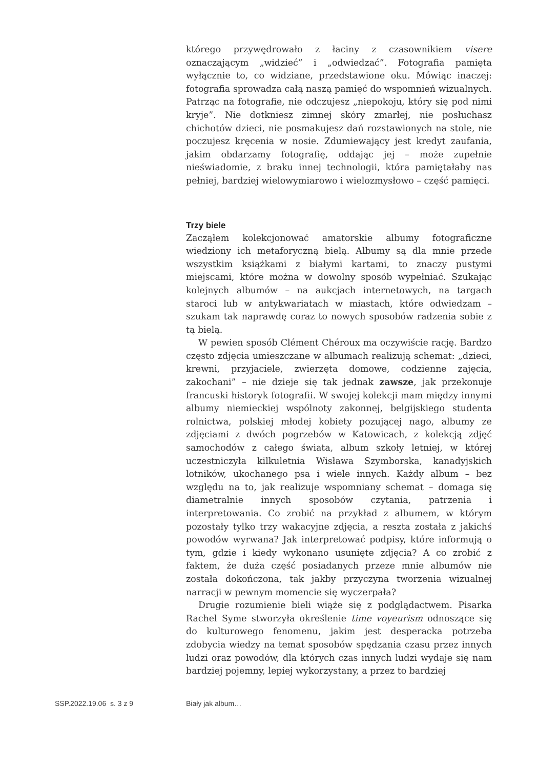którego przywędrowało z łaciny z czasownikiem visere oznaczającym „widzieć” i „odwiedzać”. Fotografia pamięta wyłącznie to, co widziane, przedstawione oku. Mówiąc inaczej: fotografia sprowadza całą naszą pamięć do wspomnień wizualnych. Patrząc na fotografie, nie odczujesz „niepokoju, który się pod nimi kryje”. Nie dotkniesz zimnej skóry zmarłej, nie posłuchasz chichotów dzieci, nie posmakujesz dań rozstawionych na stole, nie poczujesz kręcenia w nosie. Zdumiewający jest kredyt zaufania, jakim obdarzamy fotografię, oddając jej – może zupełnie nieświadomie, z braku innej technologii, która pamiętałaby nas pełniej, bardziej wielowymiarowo i wielozmysłowo – część pamięci.
Trzy biele
Zacząłem kolekcjonować amatorskie albumy fotograficzne wiedziony ich metaforyczną bielą. Albumy są dla mnie przede wszystkim książkami z białymi kartami, to znaczy pustymi miejscami, które można w dowolny sposób wypełniać. Szukając kolejnych albumów – na aukcjach internetowych, na targach staroci lub w antykwariatach w miastach, które odwiedzam – szukam tak naprawdę coraz to nowych sposobów radzenia sobie z tą bielą.
W pewien sposób Clément Chéroux ma oczywiście rację. Bardzo często zdjęcia umieszczane w albumach realizują schemat: „dzieci, krewni, przyjaciele, zwierzęta domowe, codzienne zajęcia, zakochani” – nie dzieje się tak jednak zawsze, jak przekonuje francuski historyk fotografii. W swojej kolekcji mam między innymi albumy niemieckiej wspólnoty zakonnej, belgijskiego studenta rolnictwa, polskiej młodej kobiety pozującej nago, albumy ze zdjęciami z dwóch pogrzebów w Katowicach, z kolekcją zdjęć samochodów z całego świata, album szkoły letniej, w której uczestniczyła kilkuletnia Wisława Szymborska, kanadyjskich lotników, ukochanego psa i wiele innych. Każdy album – bez względu na to, jak realizuje wspomniany schemat – domaga się diametralnie innych sposobów czytania, patrzenia i interpretowania. Co zrobić na przykład z albumem, w którym pozostały tylko trzy wakacyjne zdjęcia, a reszta została z jakichś powodów wyrwana? Jak interpretować podpisy, które informują o tym, gdzie i kiedy wykonano usunięte zdjęcia? A co zrobić z faktem, że duża część posiadanych przeze mnie albumów nie została dokończona, tak jakby przyczyna tworzenia wizualnej narracji w pewnym momencie się wyczerpała?
Drugie rozumienie bieli wiąże się z podglądactwem. Pisarka Rachel Syme stworzyła określenie time voyeurism odnoszące się do kulturowego fenomenu, jakim jest desperacka potrzeba zdobycia wiedzy na temat sposobów spędzania czasu przez innych ludzi oraz powodów, dla których czas innych ludzi wydaje się nam bardziej pojemny, lepiej wykorzystany, a przez to bardziej
SSP.2022.19.06 s. 3 z 9 Biały jak album…